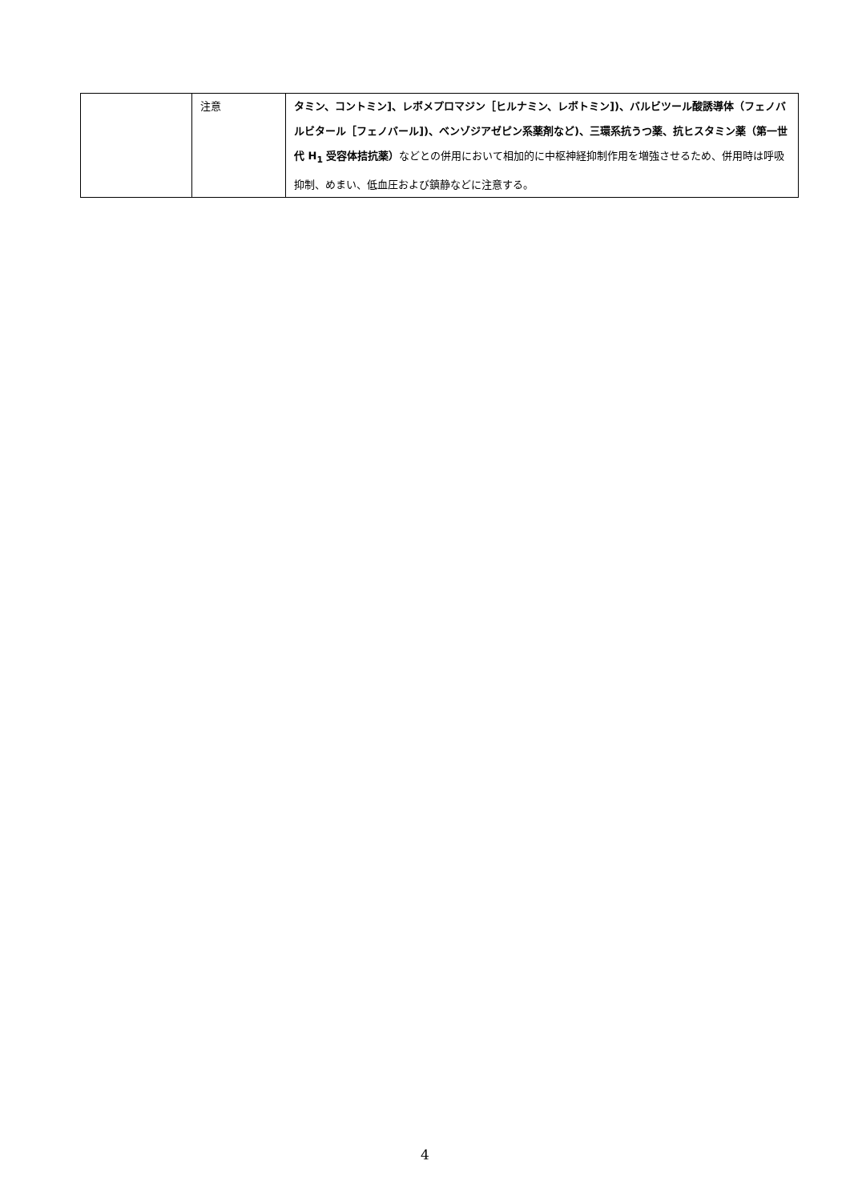| | 注意 | タミン、コントミン]、レボメプロマジン［ヒルナミン、レボトミン])、バルビツール酸誘導体（フェノバルビタール［フェノバール])、ベンゾジアゼピン系薬剤など)、三環系抗うつ薬、抗ヒスタミン薬（第一世代 H<sub>1</sub> 受容体拮抗薬） などとの併用において相加的に中枢神経抑制作用を増強させるため、併用時は呼吸抑制、めまい、低血圧および鎮静などに注意する。 |
4